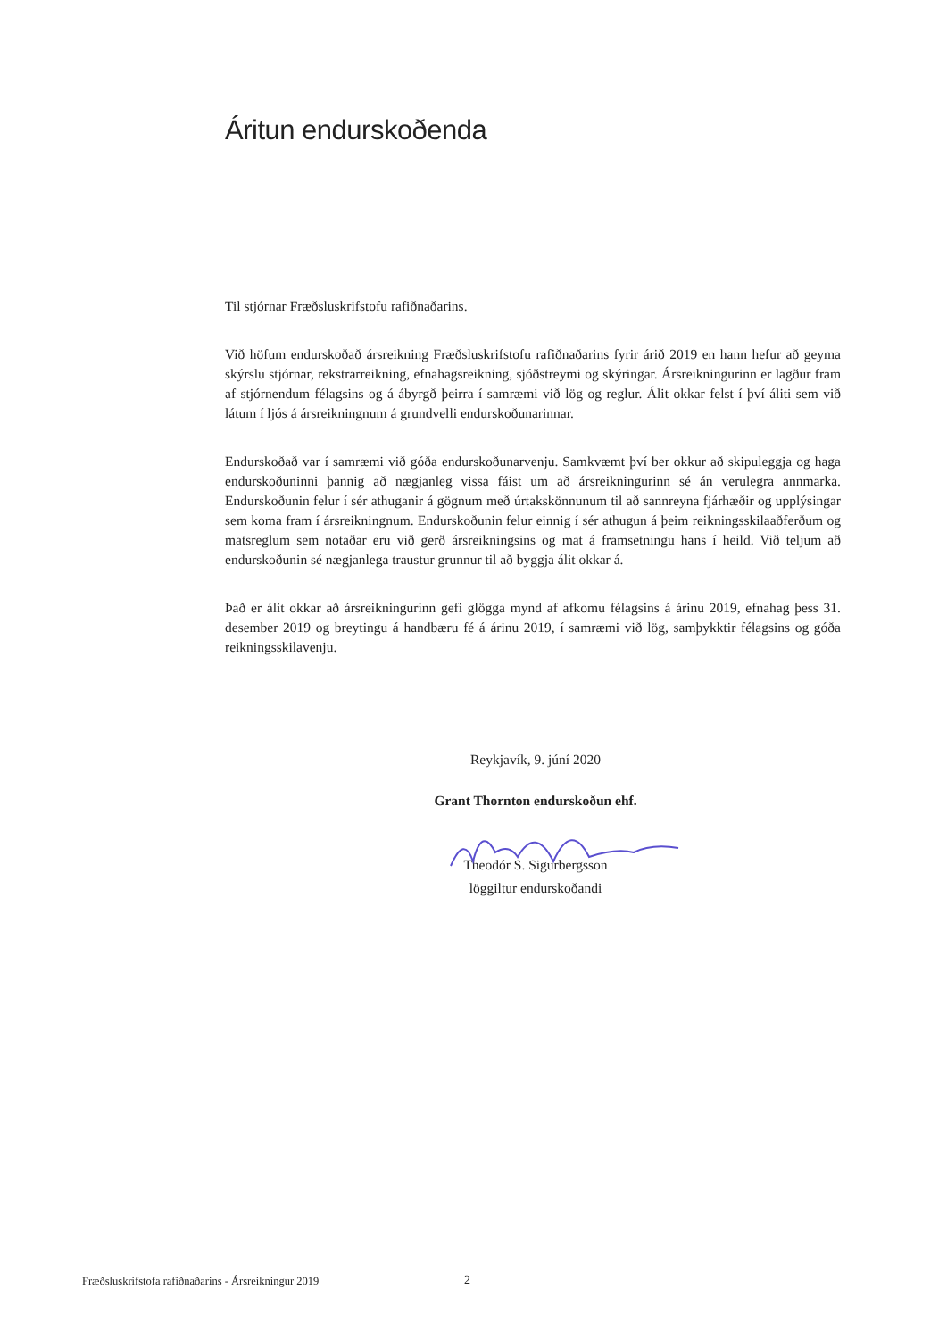Áritun endurskoðenda
Til stjórnar Fræðsluskrifstofu rafiðnaðarins.
Við höfum endurskoðað ársreikning Fræðsluskrifstofu rafiðnaðarins fyrir árið 2019 en hann hefur að geyma skýrslu stjórnar, rekstrarreikning, efnahagsreikning, sjóðstreymi og skýringar. Ársreikningurinn er lagður fram af stjórnendum félagsins og á ábyrgð þeirra í samræmi við lög og reglur. Álit okkar felst í því áliti sem við látum í ljós á ársreikningnum á grundvelli endurskoðunarinnar.
Endurskoðað var í samræmi við góða endurskoðunarvenju. Samkvæmt því ber okkur að skipuleggja og haga endurskoðuninni þannig að nægjanleg vissa fáist um að ársreikningurinn sé án verulegra annmarka. Endurskoðunin felur í sér athuganir á gögnum með úrtakskönnunum til að sannreyna fjárhæðir og upplýsingar sem koma fram í ársreikningnum. Endurskoðunin felur einnig í sér athugun á þeim reikningsskilaaðferðum og matsreglum sem notaðar eru við gerð ársreikningsins og mat á framsetningu hans í heild. Við teljum að endurskoðunin sé nægjanlega traustur grunnur til að byggja álit okkar á.
Það er álit okkar að ársreikningurinn gefi glögga mynd af afkomu félagsins á árinu 2019, efnahag þess 31. desember 2019 og breytingu á handbæru fé á árinu 2019, í samræmi við lög, samþykktir félagsins og góða reikningsskilavenju.
Reykjavík, 9. júní 2020
Grant Thornton endurskoðun ehf.
Theodór S. Sigurbergsson
löggiltur endurskoðandi
Fræðsluskrifstofa rafiðnaðarins - Ársreikningur 2019 2